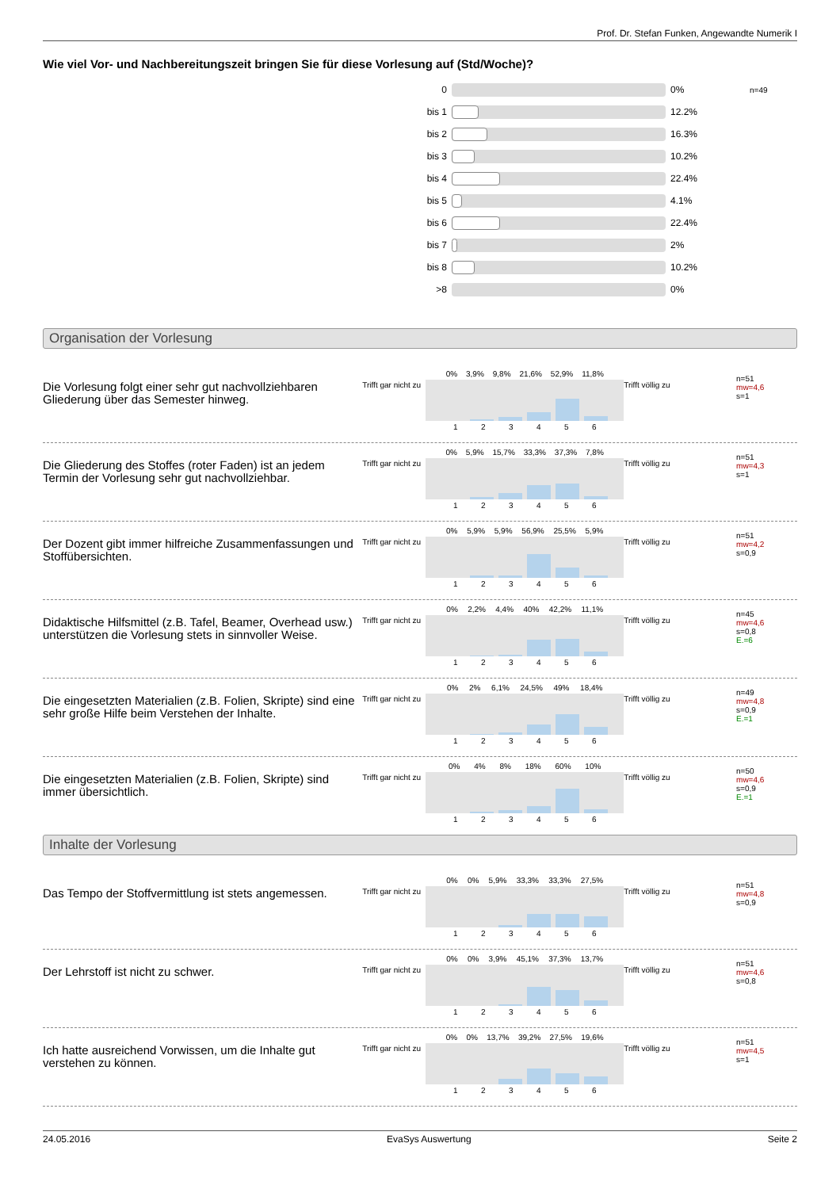Prof. Dr. Stefan Funken, Angewandte Numerik I
Wie viel Vor- und Nachbereitungszeit bringen Sie für diese Vorlesung auf (Std/Woche)?
| 0 | | 0% | n=49 |
| bis 1 | | 12.2% | |
| bis 2 | | 16.3% | |
| bis 3 | | 10.2% | |
| bis 4 | | 22.4% | |
| bis 5 | | 4.1% | |
| bis 6 | | 22.4% | |
| bis 7 | | 2% | |
| bis 8 | | 10.2% | |
| >8 | | 0% | |
Organisation der Vorlesung
Die Vorlesung folgt einer sehr gut nachvollziehbaren Gliederung über das Semester hinweg.
Trifft gar nicht zu
0% 3,9% 9,8% 21,6% 52,9% 11,8%
1 2 3 4 5 6
Trifft völlig zu
n=51
mw=4,6
s=1
Die Gliederung des Stoffes (roter Faden) ist an jedem Termin der Vorlesung sehr gut nachvollziehbar.
Trifft gar nicht zu
0% 5,9% 15,7% 33,3% 37,3% 7,8%
1 2 3 4 5 6
Trifft völlig zu
n=51
mw=4,3
s=1
Der Dozent gibt immer hilfreiche Zusammenfassungen und Stoffübersichten.
Trifft gar nicht zu
0% 5,9% 5,9% 56,9% 25,5% 5,9%
1 2 3 4 5 6
Trifft völlig zu
n=51
mw=4,2
s=0,9
Didaktische Hilfsmittel (z.B. Tafel, Beamer, Overhead usw.) unterstützen die Vorlesung stets in sinnvoller Weise.
Trifft gar nicht zu
0% 2,2% 4,4% 40% 42,2% 11,1%
1 2 3 4 5 6
Trifft völlig zu
n=45
mw=4,6
s=0,8
E.=6
Die eingesetzten Materialien (z.B. Folien, Skripte) sind eine sehr große Hilfe beim Verstehen der Inhalte.
Trifft gar nicht zu
0% 2% 6,1% 24,5% 49% 18,4%
1 2 3 4 5 6
Trifft völlig zu
n=49
mw=4,8
s=0,9
E.=1
Die eingesetzten Materialien (z.B. Folien, Skripte) sind immer übersichtlich.
Trifft gar nicht zu
0% 4% 8% 18% 60% 10%
1 2 3 4 5 6
Trifft völlig zu
n=50
mw=4,6
s=0,9
E.=1
Inhalte der Vorlesung
Das Tempo der Stoffvermittlung ist stets angemessen.
Trifft gar nicht zu
0% 0% 5,9% 33,3% 33,3% 27,5%
1 2 3 4 5 6
Trifft völlig zu
n=51
mw=4,8
s=0,9
Der Lehrstoff ist nicht zu schwer.
Trifft gar nicht zu
0% 0% 3,9% 45,1% 37,3% 13,7%
1 2 3 4 5 6
Trifft völlig zu
n=51
mw=4,6
s=0,8
Ich hatte ausreichend Vorwissen, um die Inhalte gut verstehen zu können.
Trifft gar nicht zu
0% 0% 13,7% 39,2% 27,5% 19,6%
1 2 3 4 5 6
Trifft völlig zu
n=51
mw=4,5
s=1
24.05.2016 EvaSys Auswertung Seite 2